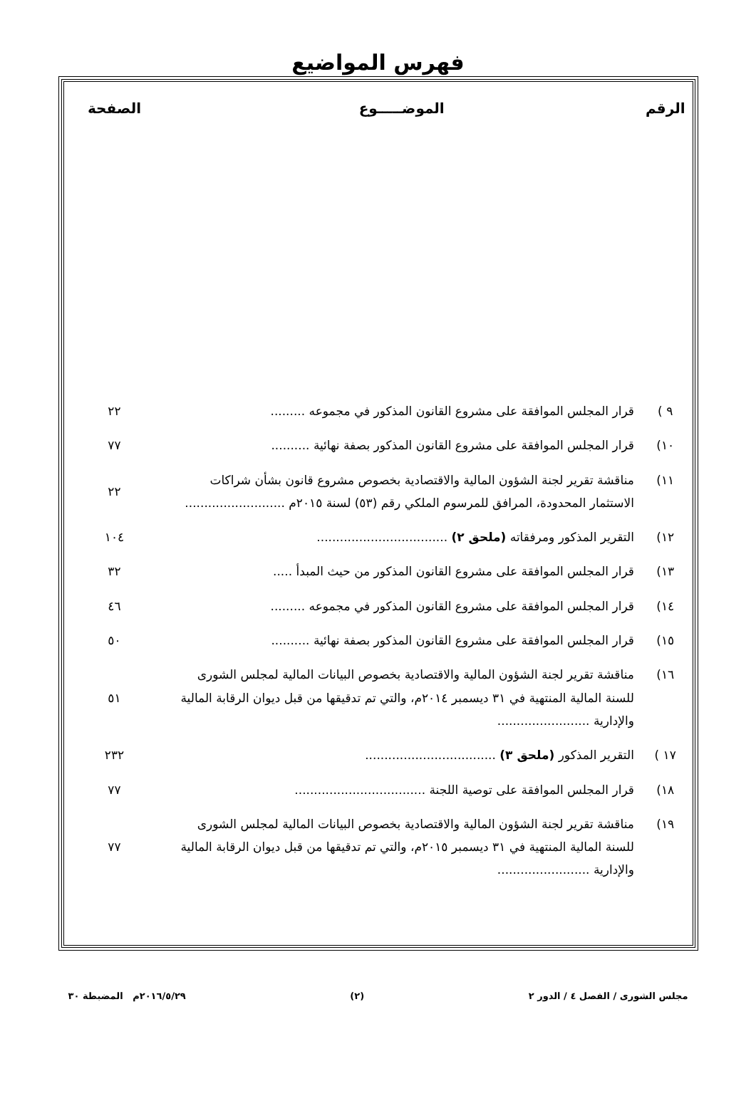فهرس المواضيع
| الرقم | الموضـــــوع | الصفحة |
| --- | --- | --- |
| ٩ ) | قرار المجلس الموافقة على مشروع القانون المذكور في مجموعه ......... | ٢٢ |
| ١٠) | قرار المجلس الموافقة على مشروع القانون المذكور بصفة نهائية .......... | ٧٧ |
| ١١) | مناقشة تقرير لجنة الشؤون المالية والاقتصادية بخصوص مشروع قانون بشأن شراكات الاستثمار المحدودة، المرافق للمرسوم الملكي رقم (٥٣) لسنة ٢٠١٥م .......................... | ٢٢ |
| ١٢) | التقرير المذكور ومرفقاته (ملحق ٢) .................................. | ١٠٤ |
| ١٣) | قرار المجلس الموافقة على مشروع القانون المذكور من حيث المبدأ ..... | ٣٢ |
| ١٤) | قرار المجلس الموافقة على مشروع القانون المذكور في مجموعه ......... | ٤٦ |
| ١٥) | قرار المجلس الموافقة على مشروع القانون المذكور بصفة نهائية .......... | ٥٠ |
| ١٦) | مناقشة تقرير لجنة الشؤون المالية والاقتصادية بخصوص البيانات المالية لمجلس الشورى للسنة المالية المنتهية في ٣١ ديسمبر ٢٠١٤م، والتي تم تدقيقها من قبل ديوان الرقابة المالية والإدارية ........................ | ٥١ |
| ١٧ ) | التقرير المذكور (ملحق ٣) .................................. | ٢٣٢ |
| ١٨) | قرار المجلس الموافقة على توصية اللجنة .................................. | ٧٧ |
| ١٩) | مناقشة تقرير لجنة الشؤون المالية والاقتصادية بخصوص البيانات المالية لمجلس الشورى للسنة المالية المنتهية في ٣١ ديسمبر ٢٠١٥م، والتي تم تدقيقها من قبل ديوان الرقابة المالية والإدارية ........................ | ٧٧ |
مجلس الشورى / الفصل ٤ / الدور ٢ (٢) ٢٠١٦/٥/٢٩م المضبطة ٣٠